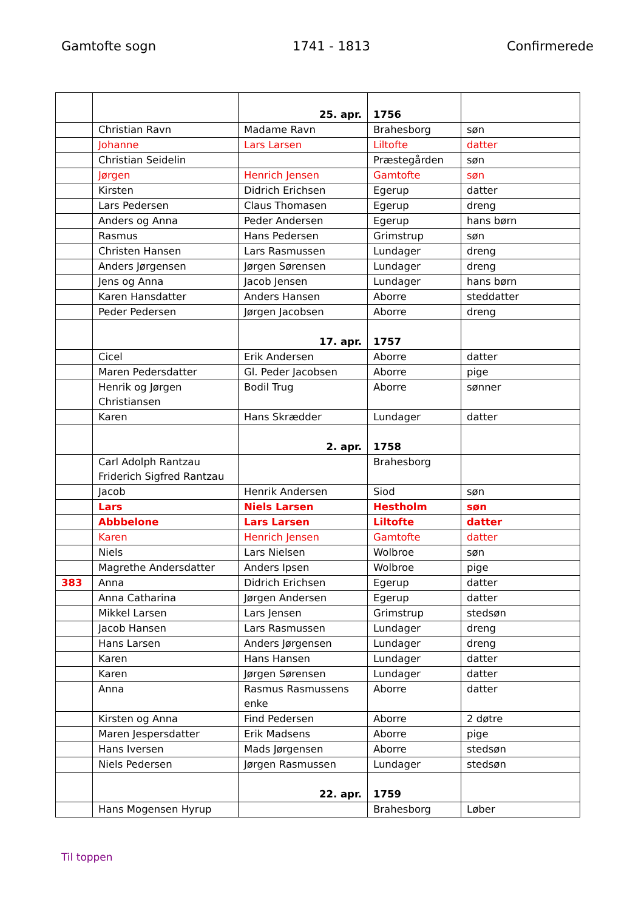Gamtofte sogn 1741 - 1813 Confirmerede
| | | 25. apr. | 1756 | |
| | Christian Ravn | Madame Ravn | Brahesborg | søn |
| | Johanne | Lars Larsen | Liltofte | datter |
| | Christian Seidelin | | Præstegården | søn |
| | Jørgen | Henrich Jensen | Gamtofte | søn |
| | Kirsten | Didrich Erichsen | Egerup | datter |
| | Lars Pedersen | Claus Thomasen | Egerup | dreng |
| | Anders og Anna | Peder Andersen | Egerup | hans børn |
| | Rasmus | Hans Pedersen | Grimstrup | søn |
| | Christen Hansen | Lars Rasmussen | Lundager | dreng |
| | Anders Jørgensen | Jørgen Sørensen | Lundager | dreng |
| | Jens og Anna | Jacob Jensen | Lundager | hans børn |
| | Karen Hansdatter | Anders Hansen | Aborre | steddatter |
| | Peder Pedersen | Jørgen Jacobsen | Aborre | dreng |
| | | 17. apr. | 1757 | |
| | Cicel | Erik Andersen | Aborre | datter |
| | Maren Pedersdatter | Gl. Peder Jacobsen | Aborre | pige |
| | Henrik og Jørgen Christiansen | Bodil Trug | Aborre | sønner |
| | Karen | Hans Skrædder | Lundager | datter |
| | | 2. apr. | 1758 | |
| | Carl Adolph Rantzau Friderich Sigfred Rantzau | | Brahesborg | |
| | Jacob | Henrik Andersen | Siod | søn |
| | Lars | Niels Larsen | Hestholm | søn |
| | Abbbelone | Lars Larsen | Liltofte | datter |
| | Karen | Henrich Jensen | Gamtofte | datter |
| | Niels | Lars Nielsen | Wolbroe | søn |
| | Magrethe Andersdatter | Anders Ipsen | Wolbroe | pige |
| 383 | Anna | Didrich Erichsen | Egerup | datter |
| | Anna Catharina | Jørgen Andersen | Egerup | datter |
| | Mikkel Larsen | Lars Jensen | Grimstrup | stedsøn |
| | Jacob Hansen | Lars Rasmussen | Lundager | dreng |
| | Hans Larsen | Anders Jørgensen | Lundager | dreng |
| | Karen | Hans Hansen | Lundager | datter |
| | Karen | Jørgen Sørensen | Lundager | datter |
| | Anna | Rasmus Rasmussens enke | Aborre | datter |
| | Kirsten og Anna | Find Pedersen | Aborre | 2 døtre |
| | Maren Jespersdatter | Erik Madsens | Aborre | pige |
| | Hans Iversen | Mads Jørgensen | Aborre | stedsøn |
| | Niels Pedersen | Jørgen Rasmussen | Lundager | stedsøn |
| | | 22. apr. | 1759 | |
| | Hans Mogensen Hyrup | | Brahesborg | Løber |
Til toppen